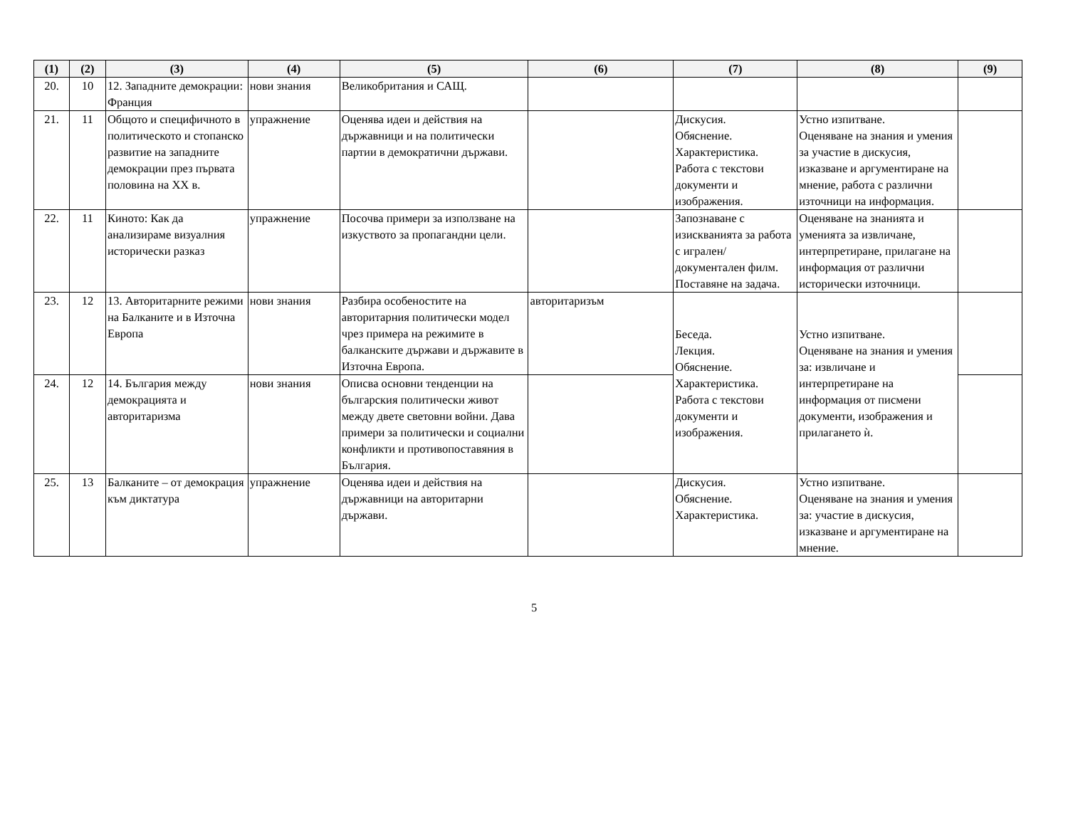| (1) | (2) | (3) | (4) | (5) | (6) | (7) | (8) | (9) |
| --- | --- | --- | --- | --- | --- | --- | --- | --- |
| 20. | 10 | 12. Западните демокрации: Франция | нови знания | Великобритания и САЩ. | | | | |
| 21. | 11 | Общото и специфичното в политическото и стопанско развитие на западните демокрации през първата половина на XX в. | упражнение | Оценява идеи и действия на държавници и на политически партии в демократични държави. | | Дискусия. Обяснение. Характеристика. Работа с текстови документи и изображения. | Устно изпитване. Оценяване на знания и умения за участие в дискусия, изказване и аргументиране на мнение, работа с различни източници на информация. | |
| 22. | 11 | Киното: Как да анализираме визуалния исторически разказ | упражнение | Посочва примери за използване на изкуството за пропагандни цели. | | Запознаване с изискванията за работа с игрален/ документален филм. Поставяне на задача. | Оценяване на знанията и уменията за извличане, интерпретиране, прилагане на информация от различни исторически източници. | |
| 23. | 12 | 13. Авторитарните режими на Балканите и в Източна Европа | нови знания | Разбира особеностите на авторитарния политически модел чрез примера на режимите в балканските държави и държавите в Източна Европа. | авторитаризъм | Беседа. Лекция. Обяснение. Характеристика. Работа с текстови документи и изображения. | Устно изпитване. Оценяване на знания и умения за: извличане и интерпретиране на информация от писмени документи, изображения и прилагането ѝ. | |
| 24. | 12 | 14. България между демокрацията и авторитаризма | нови знания | Описва основни тенденции на българския политически живот между двете световни войни. Дава примери за политически и социални конфликти и противопоставяния в България. | | | | |
| 25. | 13 | Балканите – от демокрация към диктатура | упражнение | Оценява идеи и действия на държавници на авторитарни държави. | | Дискусия. Обяснение. Характеристика. | Устно изпитване. Оценяване на знания и умения за: участие в дискусия, изказване и аргументиране на мнение. | |
5